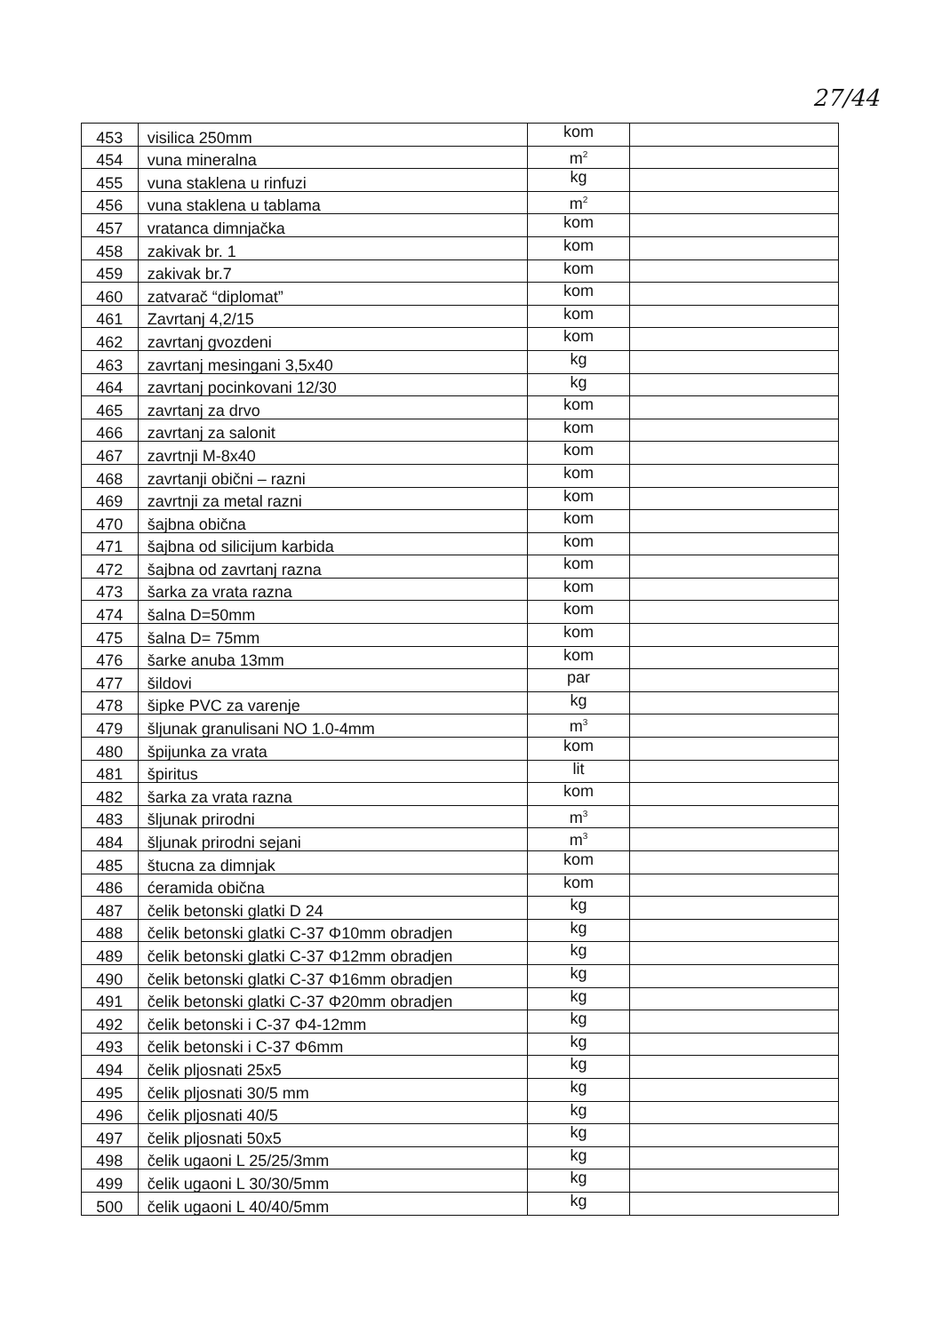27/44
| 453 | visilica 250mm | kom | |
| 454 | vuna mineralna | m<sup>2</sup> | |
| 455 | vuna staklena u rinfuzi | kg | |
| 456 | vuna staklena u tablama | m<sup>2</sup> | |
| 457 | vratanca dimnjačka | kom | |
| 458 | zakivak br. 1 | kom | |
| 459 | zakivak br.7 | kom | |
| 460 | zatvarač “diplomat” | kom | |
| 461 | Zavrtanj 4,2/15 | kom | |
| 462 | zavrtanj gvozdeni | kom | |
| 463 | zavrtanj mesingani 3,5x40 | kg | |
| 464 | zavrtanj pocinkovani 12/30 | kg | |
| 465 | zavrtanj za drvo | kom | |
| 466 | zavrtanj za salonit | kom | |
| 467 | zavrtnji M-8x40 | kom | |
| 468 | zavrtanji obični – razni | kom | |
| 469 | zavrtnji za metal razni | kom | |
| 470 | šajbna obična | kom | |
| 471 | šajbna od silicijum karbida | kom | |
| 472 | šajbna od zavrtanj razna | kom | |
| 473 | šarka za vrata razna | kom | |
| 474 | šalna D=50mm | kom | |
| 475 | šalna D= 75mm | kom | |
| 476 | šarke anuba 13mm | kom | |
| 477 | šildovi | par | |
| 478 | šipke PVC za varenje | kg | |
| 479 | šljunak granulisani NO 1.0-4mm | m<sup>3</sup> | |
| 480 | špijunka za vrata | kom | |
| 481 | špiritus | lit | |
| 482 | šarka za vrata razna | kom | |
| 483 | šljunak prirodni | m<sup>3</sup> | |
| 484 | šljunak prirodni sejani | m<sup>3</sup> | |
| 485 | štucna za dimnjak | kom | |
| 486 | ćeramida obična | kom | |
| 487 | čelik betonski glatki D 24 | kg | |
| 488 | čelik betonski glatki C-37 Φ10mm obradjen | kg | |
| 489 | čelik betonski glatki C-37 Φ12mm obradjen | kg | |
| 490 | čelik betonski glatki C-37 Φ16mm obradjen | kg | |
| 491 | čelik betonski glatki C-37 Φ20mm obradjen | kg | |
| 492 | čelik betonski i C-37 Φ4-12mm | kg | |
| 493 | čelik betonski i C-37 Φ6mm | kg | |
| 494 | čelik pljosnati 25x5 | kg | |
| 495 | čelik pljosnati 30/5 mm | kg | |
| 496 | čelik pljosnati 40/5 | kg | |
| 497 | čelik pljosnati 50x5 | kg | |
| 498 | čelik ugaoni L 25/25/3mm | kg | |
| 499 | čelik ugaoni L 30/30/5mm | kg | |
| 500 | čelik ugaoni L 40/40/5mm | kg | |